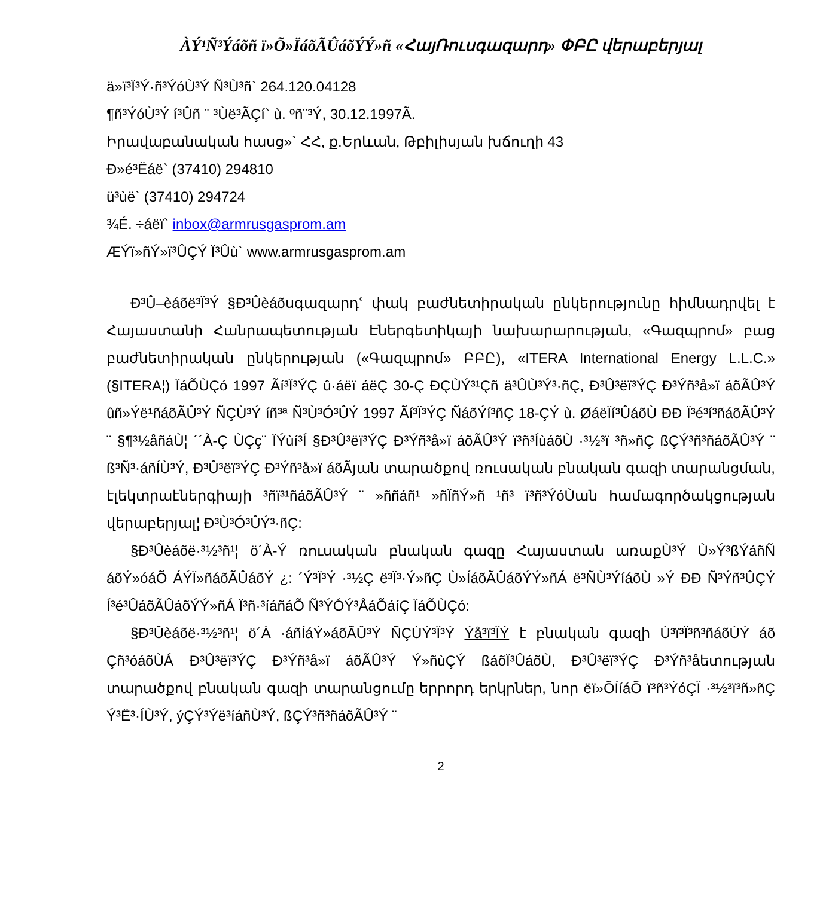ÀÝ¹Ñ³Ýáõñ ï»Õ»ÏáõÃÛáõÝÝ»ñ «ՀայՌուսգազարդ» ՓԲԸ վերաբերյալ
ä»ï³Ï³Ý·ñ³ÝóÙ³Ý Ñ³Ù³ñ` 264.120.04128
¶ñ³ÝóÙ³Ý í³Ûñ ¨ ³Ùë³ÃÇí` ù. ºñ¨³Ý, 30.12.1997Ã.
Իրավաբանական հասց»` ՀՀ, ք.Երևան, Թբիլիսյան խճուղի 43
Ð»é³Ëáë` (37410) 294810
ü³ùë` (37410) 294724
¾É. ÷áëï` inbox@armrusgasprom.am
ÆÝï»ñÝ»ï³ÛÇÝ Ï³Ûù` www.armrusgasprom.am
Ð³Û–èáõë³Ï³Ý §Ð³Ûèáõսգազարդՙ փակ բաժնետիրական ընկերությունը հիմնադրվել է Հայաստանի Հանրապետության Էներգետիկայի նախարարության, «Գազպրոմ» բաց բաժնետիրական ընկերության («Գազպրոմ» ԲԲԸ), «ITERA International Energy L.L.C.» (§ITERA¦) ÏáÕÙÇó 1997 Ãí³Ï³ÝÇ û·áëï áëÇ 30-Ç ÐÇÙÝ³¹Çñ ä³ÛÙ³Ý³·ñÇ, Ð³Û³ëï³ÝÇ Ð³Ýñ³å»ï áõÃÛ³Ý ûñ»Ýë¹ñáõÃÛ³Ý ÑÇÙ³Ý íñ³ª Ñ³Ù³Ó³ÛÝ 1997 Ãí³Ï³ÝÇ ÑáõÝí³ñÇ 18-ÇÝ ù. ØáëÏí³ÛáõÙ ÐÐ Ï³é³í³ñáõÃÛ³Ý ¨ §¶³½åñáÙ¦ ´´À-Ç ÙÇç¨ ÏÝùí³Í §Ð³Û³ëï³ÝÇ Ð³Ýñ³å»ï áõÃÛ³Ý ï³ñ³ÍùáõÙ ·³½³ï ³ñ»ñÇ ßÇÝ³ñ³ñáõÃÛ³Ý ¨ ß³Ñ³·áñÍÙ³Ý, Ð³Û³ëï³ÝÇ Ð³Ýñ³å»ï áõÃյան տարածքով ռուսական բնական գազի տարանցման, էլեկտրաէներգիայի ³ñï³¹ñáõÃÛ³Ý ¨ »ññáñ¹ »ñÏñÝ»ñ ¹ñ³ ï³ñ³ÝóÙան համագործակցության վերաբերյալ¦ Ð³Ù³Ó³ÛÝ³·ñÇ:
§Ð³Ûèáõë·³½³ñ¹¦ ö´À-Ý ռուսական բնական գազը Հայաստան առաքÙ³Ý Ù»Ý³ßÝáñÑ áõÝ»óáÕ ÁÝÏ»ñáõÃÛáõÝ ¿: ´Ý³Ï³Ý ·³½Ç ë³Ï³·Ý»ñÇ Ù»ÍáõÃÛáõÝÝ»ñÁ ë³ÑÙ³ÝíáõÙ »Ý ÐÐ Ñ³Ýñ³ÛÇÝ Í³é³ÛáõÃÛáõÝÝ»ñÁ Ï³ñ·³íáñáÕ Ñ³ÝÓÝ³ÅáÕáíÇ ÏáÕÙÇó:
§Ð³Ûèáõë·³½³ñ¹¦ ö´À ·áñÍáÝ»áõÃÛ³Ý ÑÇÙÝ³Ï³Ý Ýå³ï³ÏÝ է բնական գազի Ù³ï³Ï³ñ³ñáõÙÝ áõ Çñ³óáõÙÁ Ð³Û³ëï³ÝÇ Ð³Ýñ³å»ï áõÃÛ³Ý Ý»ñùÇÝ ßáõÏ³ÛáõÙ, Ð³Û³ëï³ÝÇ Ð³Ýñ³åետության տարածքով բնական գազի տարանցումը երրորդ երկրներ, նոր ëï»ÕÍíáÕ ï³ñ³ÝóÇÏ ·³½³ï³ñ»ñÇ Ý³Ë³·ÍÙ³Ý, ýÇÝ³Ýë³íáñÙ³Ý, ßÇÝ³ñ³ñáõÃÛ³Ý ¨
2